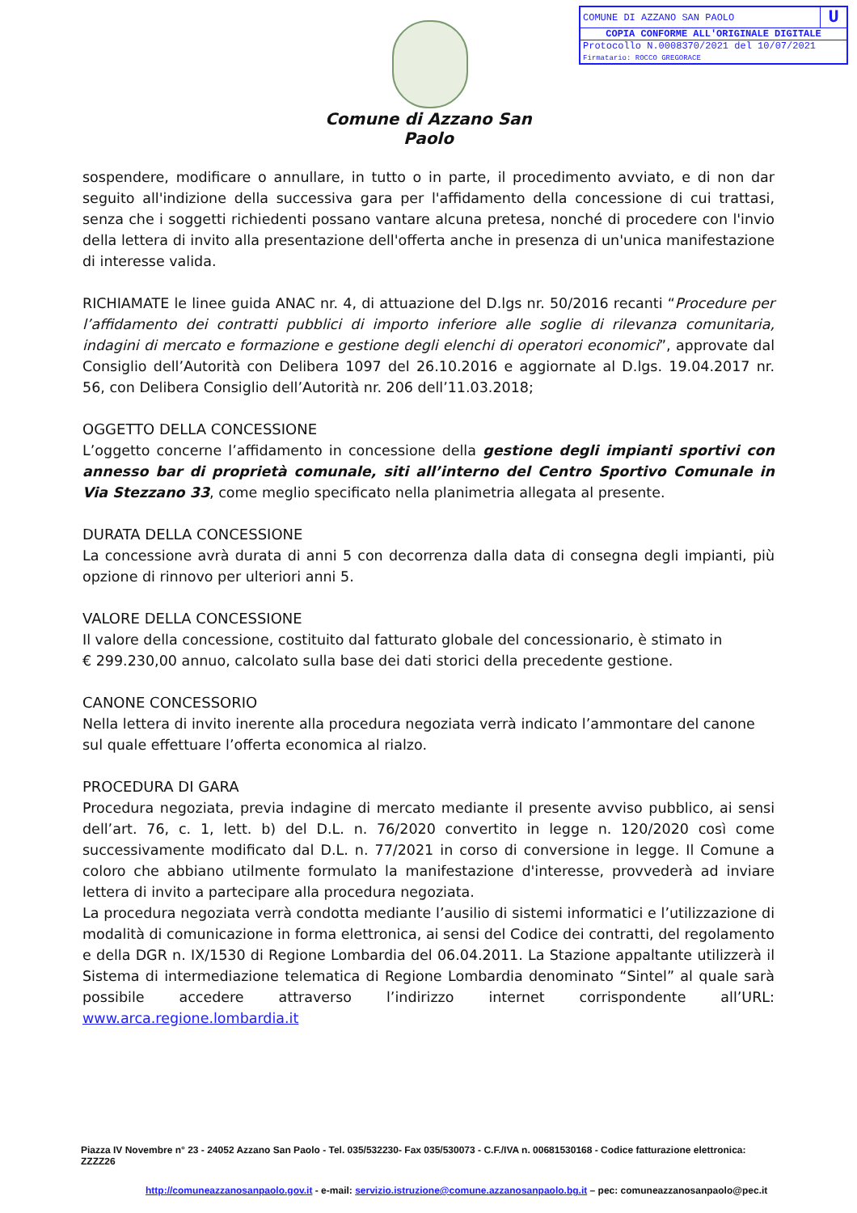| COMUNE DI AZZANO SAN PAOLO | U |
| COPIA CONFORME ALL'ORIGINALE DIGITALE | |
| Protocollo N.0008370/2021 del 10/07/2021 Firmatario: ROCCO GREGORACE | |
Comune di Azzano San Paolo
sospendere, modificare o annullare, in tutto o in parte, il procedimento avviato, e di non dar seguito all'indizione della successiva gara per l'affidamento della concessione di cui trattasi, senza che i soggetti richiedenti possano vantare alcuna pretesa, nonché di procedere con l'invio della lettera di invito alla presentazione dell'offerta anche in presenza di un'unica manifestazione di interesse valida.
RICHIAMATE le linee guida ANAC nr. 4, di attuazione del D.lgs nr. 50/2016 recanti “Procedure per l’affidamento dei contratti pubblici di importo inferiore alle soglie di rilevanza comunitaria, indagini di mercato e formazione e gestione degli elenchi di operatori economici”, approvate dal Consiglio dell’Autorità con Delibera 1097 del 26.10.2016 e aggiornate al D.lgs. 19.04.2017 nr. 56, con Delibera Consiglio dell’Autorità nr. 206 dell’11.03.2018;
OGGETTO DELLA CONCESSIONE
L’oggetto concerne l’affidamento in concessione della gestione degli impianti sportivi con annesso bar di proprietà comunale, siti all’interno del Centro Sportivo Comunale in Via Stezzano 33, come meglio specificato nella planimetria allegata al presente.
DURATA DELLA CONCESSIONE
La concessione avrà durata di anni 5 con decorrenza dalla data di consegna degli impianti, più opzione di rinnovo per ulteriori anni 5.
VALORE DELLA CONCESSIONE
Il valore della concessione, costituito dal fatturato globale del concessionario, è stimato in
€ 299.230,00 annuo, calcolato sulla base dei dati storici della precedente gestione.
CANONE CONCESSORIO
Nella lettera di invito inerente alla procedura negoziata verrà indicato l’ammontare del canone sul quale effettuare l’offerta economica al rialzo.
PROCEDURA DI GARA
Procedura negoziata, previa indagine di mercato mediante il presente avviso pubblico, ai sensi dell’art. 76, c. 1, lett. b) del D.L. n. 76/2020 convertito in legge n. 120/2020 così come successivamente modificato dal D.L. n. 77/2021 in corso di conversione in legge. Il Comune a coloro che abbiano utilmente formulato la manifestazione d'interesse, provvederà ad inviare lettera di invito a partecipare alla procedura negoziata.
La procedura negoziata verrà condotta mediante l’ausilio di sistemi informatici e l’utilizzazione di modalità di comunicazione in forma elettronica, ai sensi del Codice dei contratti, del regolamento e della DGR n. IX/1530 di Regione Lombardia del 06.04.2011. La Stazione appaltante utilizzerà il Sistema di intermediazione telematica di Regione Lombardia denominato “Sintel” al quale sarà possibile accedere attraverso l’indirizzo internet corrispondente all’URL: www.arca.regione.lombardia.it
Piazza IV Novembre n° 23 - 24052 Azzano San Paolo - Tel. 035/532230- Fax 035/530073 - C.F./IVA n. 00681530168 - Codice fatturazione elettronica: ZZZZ26
http://comuneazzanosanpaolo.gov.it - e-mail: servizio.istruzione@comune.azzanosanpaolo.bg.it – pec: comuneazzanosanpaolo@pec.it